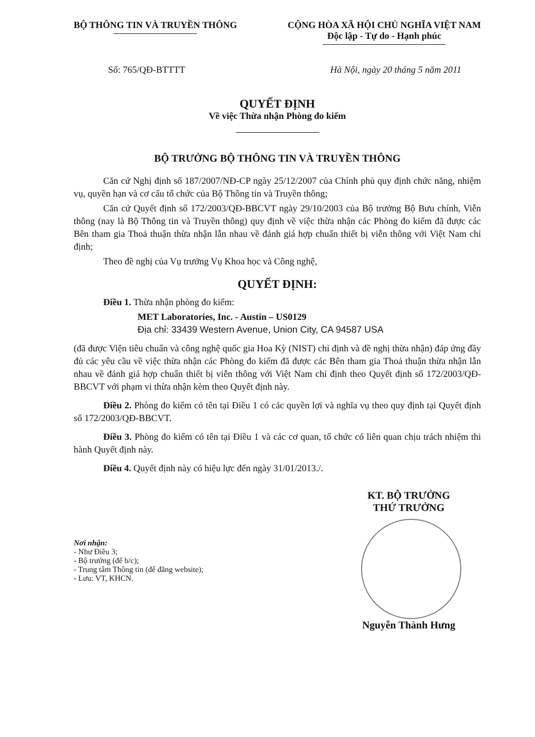BỘ THÔNG TIN VÀ TRUYỀN THÔNG CỘNG HÒA XÃ HỘI CHỦ NGHĨA VIỆT NAM
Độc lập - Tự do - Hạnh phúc
Số: 765/QĐ-BTTTT Hà Nội, ngày 20 tháng 5 năm 2011
QUYẾT ĐỊNH
Về việc Thừa nhận Phòng đo kiểm
BỘ TRƯỞNG BỘ THÔNG TIN VÀ TRUYỀN THÔNG
Căn cứ Nghị định số 187/2007/NĐ-CP ngày 25/12/2007 của Chính phủ quy định chức năng, nhiệm vụ, quyền hạn và cơ cấu tổ chức của Bộ Thông tin và Truyền thông;
Căn cứ Quyết định số 172/2003/QĐ-BBCVT ngày 29/10/2003 của Bộ trưởng Bộ Bưu chính, Viễn thông (nay là Bộ Thông tin và Truyền thông) quy định về việc thừa nhận các Phòng đo kiểm đã được các Bên tham gia Thoả thuận thừa nhận lẫn nhau về đánh giá hợp chuẩn thiết bị viễn thông với Việt Nam chỉ định;
Theo đề nghị của Vụ trưởng Vụ Khoa học và Công nghệ,
QUYẾT ĐỊNH:
Điều 1. Thừa nhận phòng đo kiểm:
MET Laboratories, Inc. - Austin – US0129
Địa chỉ: 33439 Western Avenue, Union City, CA 94587 USA
(đã được Viện tiêu chuẩn và công nghệ quốc gia Hoa Kỳ (NIST) chỉ định và đề nghị thừa nhận) đáp ứng đầy đủ các yêu cầu về việc thừa nhận các Phòng đo kiểm đã được các Bên tham gia Thoả thuận thừa nhận lẫn nhau về đánh giá hợp chuẩn thiết bị viễn thông với Việt Nam chỉ định theo Quyết định số 172/2003/QĐ-BBCVT với phạm vi thừa nhận kèm theo Quyết định này.
Điều 2. Phòng đo kiểm có tên tại Điều 1 có các quyền lợi và nghĩa vụ theo quy định tại Quyết định số 172/2003/QĐ-BBCVT.
Điều 3. Phòng đo kiểm có tên tại Điều 1 và các cơ quan, tổ chức có liên quan chịu trách nhiệm thi hành Quyết định này.
Điều 4. Quyết định này có hiệu lực đến ngày 31/01/2013./.
Nơi nhận:
- Như Điều 3;
- Bộ trưởng (để b/c);
- Trung tâm Thông tin (để đăng website);
- Lưu: VT, KHCN.
KT. BỘ TRƯỞNG
THỨ TRƯỞNG
Nguyễn Thành Hưng